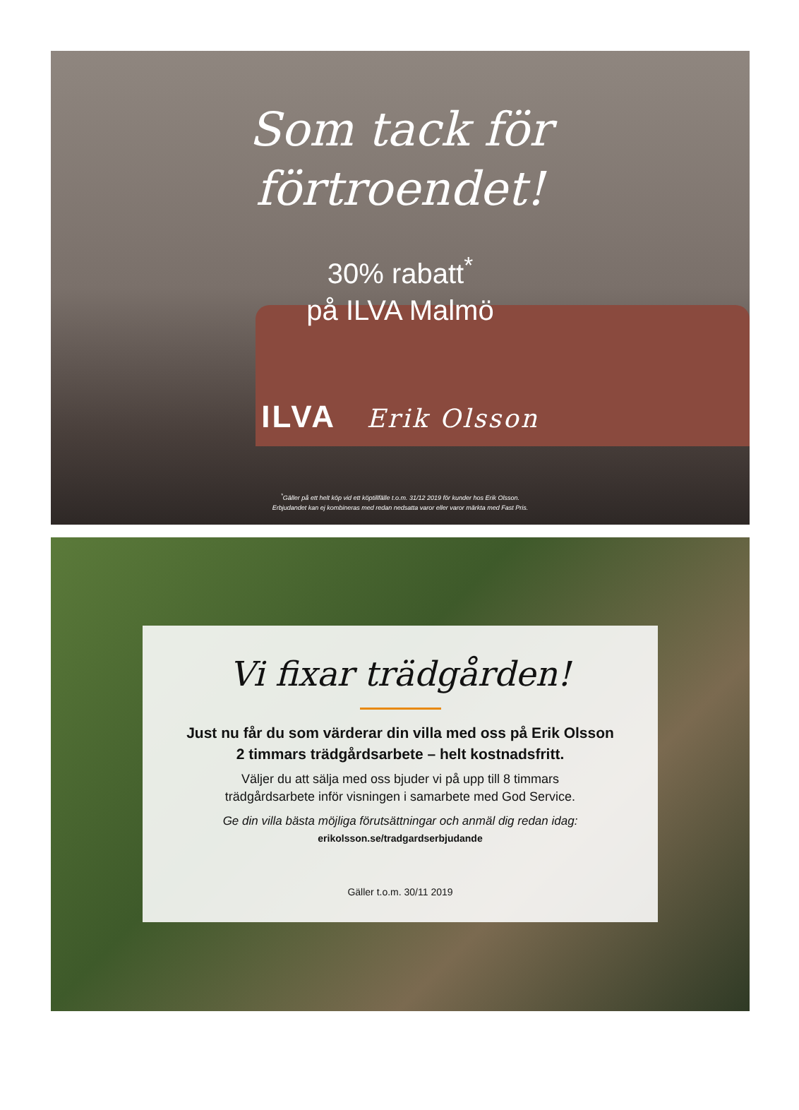Som tack för
förtroendet!
30% rabatt<sup>*</sup>
på ILVA Malmö
ILVA Erik Olsson
<sup>*</sup> Gäller på ett helt köp vid ett köptillfälle t.o.m. 31/12 2019 för kunder hos Erik Olsson.
Erbjudandet kan ej kombineras med redan nedsatta varor eller varor märkta med Fast Pris.
Vi fixar trädgården!
Just nu får du som värderar din villa med oss på Erik Olsson
2 timmars trädgårdsarbete – helt kostnadsfritt.
Väljer du att sälja med oss bjuder vi på upp till 8 timmars
trädgårdsarbete inför visningen i samarbete med God Service.
Ge din villa bästa möjliga förutsättningar och anmäl dig redan idag:
erikolsson.se/tradgardserbjudande
Gäller t.o.m. 30/11 2019